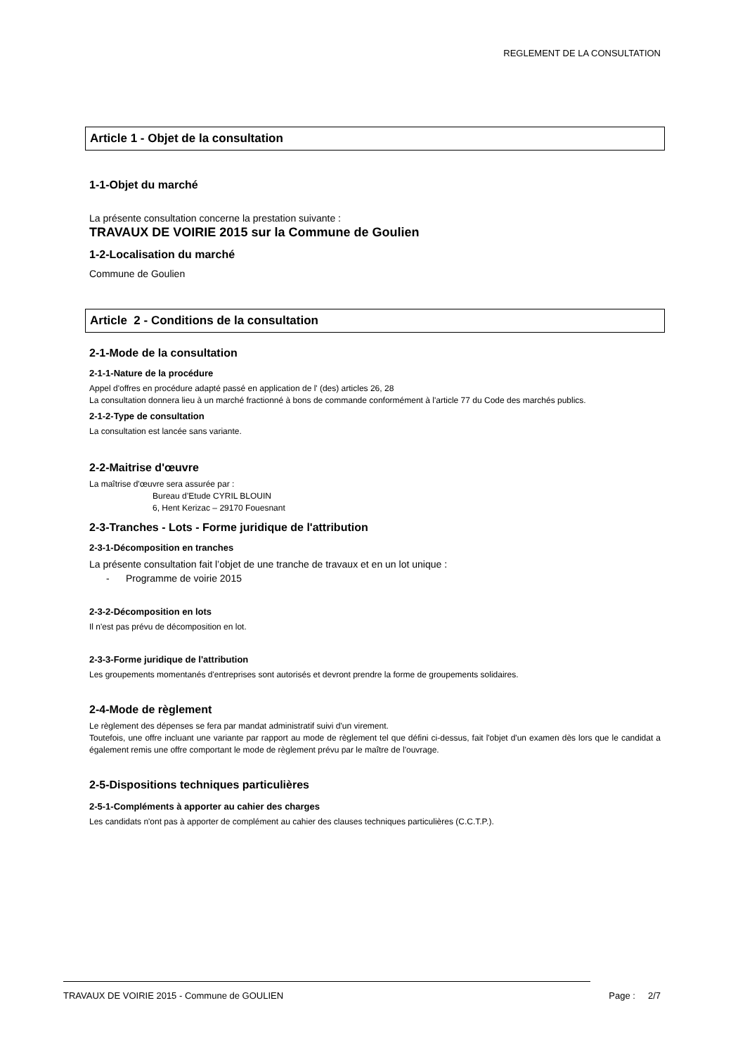REGLEMENT DE LA CONSULTATION
Article 1 - Objet de la consultation
1-1-Objet du marché
La présente consultation concerne la prestation suivante :
TRAVAUX DE VOIRIE 2015 sur la Commune de Goulien
1-2-Localisation du marché
Commune de Goulien
Article 2 - Conditions de la consultation
2-1-Mode de la consultation
2-1-1-Nature de la procédure
Appel d'offres en procédure adapté passé en application de l' (des) articles 26, 28
La consultation donnera lieu à un marché fractionné à bons de commande conformément à l'article 77 du Code des marchés publics.
2-1-2-Type de consultation
La consultation est lancée sans variante.
2-2-Maitrise d'œuvre
La maîtrise d'œuvre sera assurée par :
Bureau d’Etude CYRIL BLOUIN
6, Hent Kerizac – 29170 Fouesnant
2-3-Tranches - Lots - Forme juridique de l'attribution
2-3-1-Décomposition en tranches
La présente consultation fait l’objet de une tranche de travaux et en un lot unique :
- Programme de voirie 2015
2-3-2-Décomposition en lots
Il n'est pas prévu de décomposition en lot.
2-3-3-Forme juridique de l'attribution
Les groupements momentanés d'entreprises sont autorisés et devront prendre la forme de groupements solidaires.
2-4-Mode de règlement
Le règlement des dépenses se fera par mandat administratif suivi d'un virement.
Toutefois, une offre incluant une variante par rapport au mode de règlement tel que défini ci-dessus, fait l'objet d'un examen dès lors que le candidat a également remis une offre comportant le mode de règlement prévu par le maître de l'ouvrage.
2-5-Dispositions techniques particulières
2-5-1-Compléments à apporter au cahier des charges
Les candidats n'ont pas à apporter de complément au cahier des clauses techniques particulières (C.C.T.P.).
TRAVAUX DE VOIRIE 2015 - Commune de GOULIEN Page : 2/7